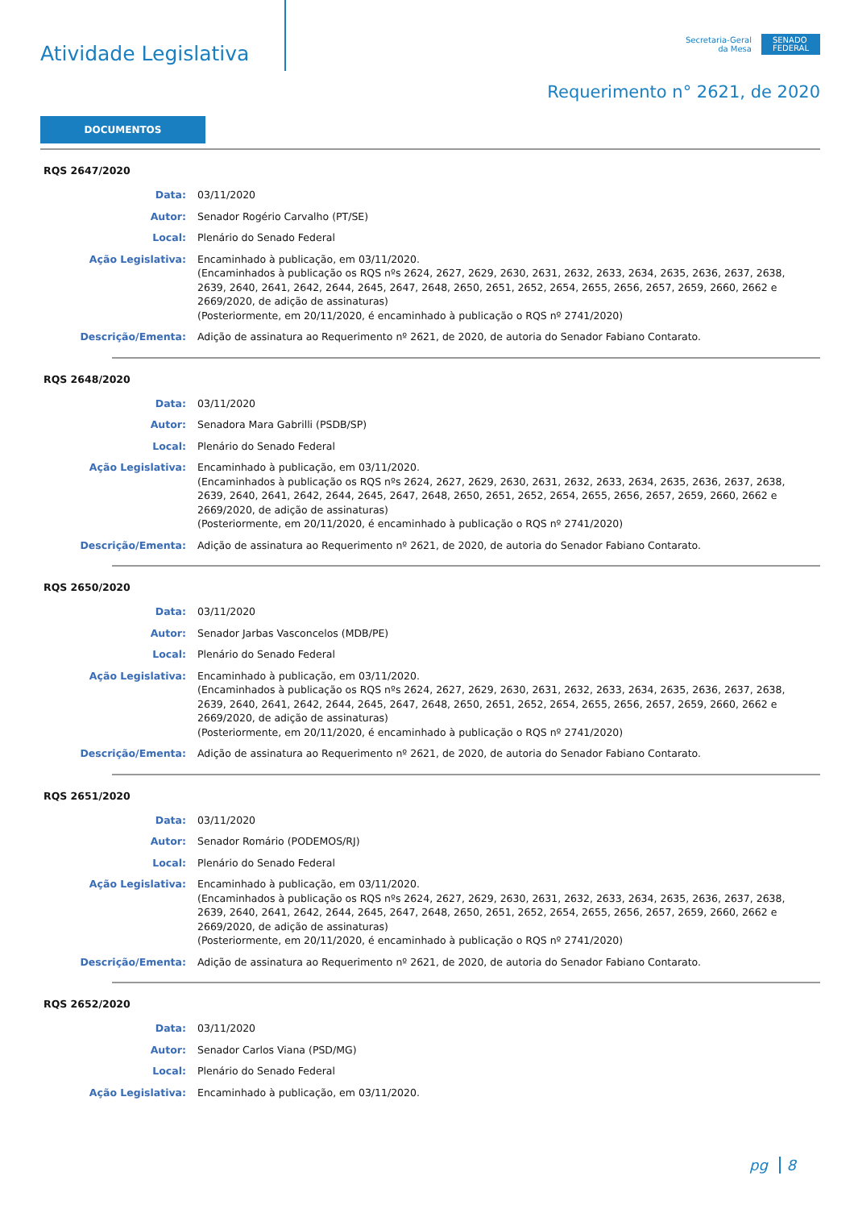Atividade Legislativa
Secretaria-Geral
da Mesa
SENADO
FEDERAL
Requerimento n° 2621, de 2020
DOCUMENTOS
RQS 2647/2020
Data: 03/11/2020
Autor: Senador Rogério Carvalho (PT/SE)
Local: Plenário do Senado Federal
Ação Legislativa: Encaminhado à publicação, em 03/11/2020.
(Encaminhados à publicação os RQS nºs 2624, 2627, 2629, 2630, 2631, 2632, 2633, 2634, 2635, 2636, 2637, 2638, 2639, 2640, 2641, 2642, 2644, 2645, 2647, 2648, 2650, 2651, 2652, 2654, 2655, 2656, 2657, 2659, 2660, 2662 e 2669/2020, de adição de assinaturas)
(Posteriormente, em 20/11/2020, é encaminhado à publicação o RQS nº 2741/2020)
Descrição/Ementa: Adição de assinatura ao Requerimento nº 2621, de 2020, de autoria do Senador Fabiano Contarato.
RQS 2648/2020
Data: 03/11/2020
Autor: Senadora Mara Gabrilli (PSDB/SP)
Local: Plenário do Senado Federal
Ação Legislativa: Encaminhado à publicação, em 03/11/2020.
(Encaminhados à publicação os RQS nºs 2624, 2627, 2629, 2630, 2631, 2632, 2633, 2634, 2635, 2636, 2637, 2638, 2639, 2640, 2641, 2642, 2644, 2645, 2647, 2648, 2650, 2651, 2652, 2654, 2655, 2656, 2657, 2659, 2660, 2662 e 2669/2020, de adição de assinaturas)
(Posteriormente, em 20/11/2020, é encaminhado à publicação o RQS nº 2741/2020)
Descrição/Ementa: Adição de assinatura ao Requerimento nº 2621, de 2020, de autoria do Senador Fabiano Contarato.
RQS 2650/2020
Data: 03/11/2020
Autor: Senador Jarbas Vasconcelos (MDB/PE)
Local: Plenário do Senado Federal
Ação Legislativa: Encaminhado à publicação, em 03/11/2020.
(Encaminhados à publicação os RQS nºs 2624, 2627, 2629, 2630, 2631, 2632, 2633, 2634, 2635, 2636, 2637, 2638, 2639, 2640, 2641, 2642, 2644, 2645, 2647, 2648, 2650, 2651, 2652, 2654, 2655, 2656, 2657, 2659, 2660, 2662 e 2669/2020, de adição de assinaturas)
(Posteriormente, em 20/11/2020, é encaminhado à publicação o RQS nº 2741/2020)
Descrição/Ementa: Adição de assinatura ao Requerimento nº 2621, de 2020, de autoria do Senador Fabiano Contarato.
RQS 2651/2020
Data: 03/11/2020
Autor: Senador Romário (PODEMOS/RJ)
Local: Plenário do Senado Federal
Ação Legislativa: Encaminhado à publicação, em 03/11/2020.
(Encaminhados à publicação os RQS nºs 2624, 2627, 2629, 2630, 2631, 2632, 2633, 2634, 2635, 2636, 2637, 2638, 2639, 2640, 2641, 2642, 2644, 2645, 2647, 2648, 2650, 2651, 2652, 2654, 2655, 2656, 2657, 2659, 2660, 2662 e 2669/2020, de adição de assinaturas)
(Posteriormente, em 20/11/2020, é encaminhado à publicação o RQS nº 2741/2020)
Descrição/Ementa: Adição de assinatura ao Requerimento nº 2621, de 2020, de autoria do Senador Fabiano Contarato.
RQS 2652/2020
Data: 03/11/2020
Autor: Senador Carlos Viana (PSD/MG)
Local: Plenário do Senado Federal
Ação Legislativa: Encaminhado à publicação, em 03/11/2020.
pg 8